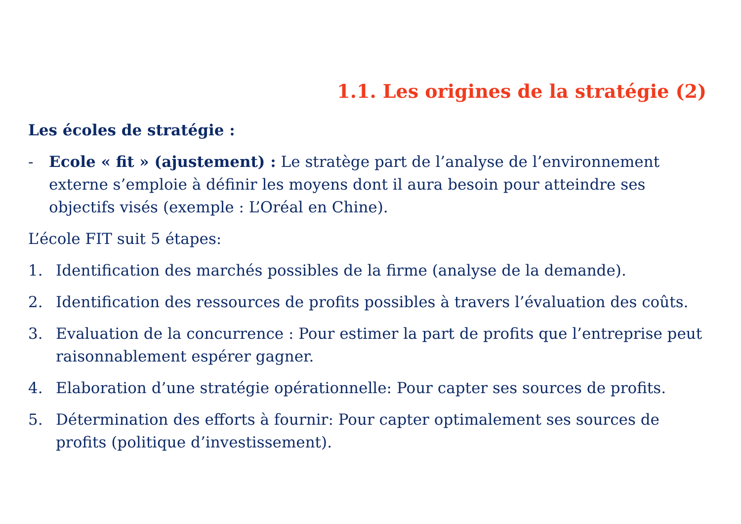1.1. Les origines de la stratégie (2)
Les écoles de stratégie :
- Ecole « fit » (ajustement) : Le stratège part de l’analyse de l’environnement externe s’emploie à définir les moyens dont il aura besoin pour atteindre ses objectifs visés (exemple : L’Oréal en Chine).
L’école FIT suit 5 étapes:
1. Identification des marchés possibles de la firme (analyse de la demande).
2. Identification des ressources de profits possibles à travers l’évaluation des coûts.
3. Evaluation de la concurrence : Pour estimer la part de profits que l’entreprise peut raisonnablement espérer gagner.
4. Elaboration d’une stratégie opérationnelle: Pour capter ses sources de profits.
5. Détermination des efforts à fournir: Pour capter optimalement ses sources de profits (politique d’investissement).